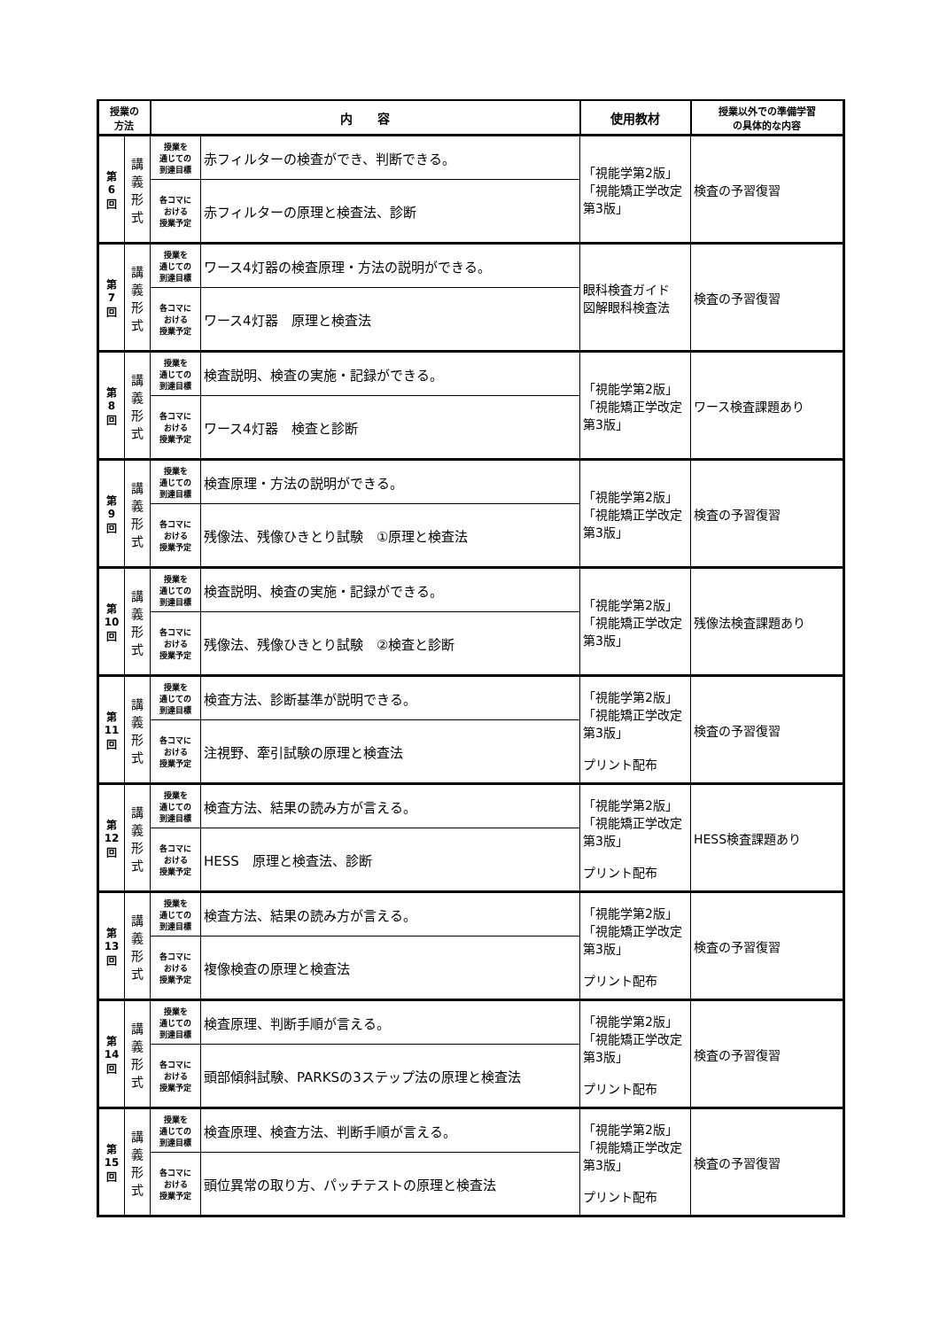| 授業の 方法 | | 内 容 | | 使用教材 | 授業以外での準備学習 の具体的な内容 |
| --- | --- | --- | --- | --- | --- |
| 第 6 回 | 講 義 形 式 | 授業を 通じての 到達目標 | 赤フィルターの検査ができ、判断できる。 | 「視能学第2版」 「視能矯正学改定第3版」 | 検査の予習復習 |
| | | 各コマに おける 授業予定 | 赤フィルターの原理と検査法、診断 | | |
| 第 7 回 | 講 義 形 式 | 授業を 通じての 到達目標 | ワース4灯器の検査原理・方法の説明ができる。 | 眼科検査ガイド 図解眼科検査法 | 検査の予習復習 |
| | | 各コマに おける 授業予定 | ワース4灯器 原理と検査法 | | |
| 第 8 回 | 講 義 形 式 | 授業を 通じての 到達目標 | 検査説明、検査の実施・記録ができる。 | 「視能学第2版」 「視能矯正学改定第3版」 | ワース検査課題あり |
| | | 各コマに おける 授業予定 | ワース4灯器 検査と診断 | | |
| 第 9 回 | 講 義 形 式 | 授業を 通じての 到達目標 | 検査原理・方法の説明ができる。 | 「視能学第2版」 「視能矯正学改定第3版」 | 検査の予習復習 |
| | | 各コマに おける 授業予定 | 残像法、残像ひきとり試験 ①原理と検査法 | | |
| 第 10 回 | 講 義 形 式 | 授業を 通じての 到達目標 | 検査説明、検査の実施・記録ができる。 | 「視能学第2版」 「視能矯正学改定第3版」 | 残像法検査課題あり |
| | | 各コマに おける 授業予定 | 残像法、残像ひきとり試験 ②検査と診断 | | |
| 第 11 回 | 講 義 形 式 | 授業を 通じての 到達目標 | 検査方法、診断基準が説明できる。 | 「視能学第2版」 「視能矯正学改定第3版」 プリント配布 | 検査の予習復習 |
| | | 各コマに おける 授業予定 | 注視野、牽引試験の原理と検査法 | | |
| 第 12 回 | 講 義 形 式 | 授業を 通じての 到達目標 | 検査方法、結果の読み方が言える。 | 「視能学第2版」 「視能矯正学改定第3版」 プリント配布 | HESS検査課題あり |
| | | 各コマに おける 授業予定 | HESS 原理と検査法、診断 | | |
| 第 13 回 | 講 義 形 式 | 授業を 通じての 到達目標 | 検査方法、結果の読み方が言える。 | 「視能学第2版」 「視能矯正学改定第3版」 プリント配布 | 検査の予習復習 |
| | | 各コマに おける 授業予定 | 複像検査の原理と検査法 | | |
| 第 14 回 | 講 義 形 式 | 授業を 通じての 到達目標 | 検査原理、判断手順が言える。 | 「視能学第2版」 「視能矯正学改定第3版」 プリント配布 | 検査の予習復習 |
| | | 各コマに おける 授業予定 | 頭部傾斜試験、PARKSの3ステップ法の原理と検査法 | | |
| 第 15 回 | 講 義 形 式 | 授業を 通じての 到達目標 | 検査原理、検査方法、判断手順が言える。 | 「視能学第2版」 「視能矯正学改定第3版」 プリント配布 | 検査の予習復習 |
| | | 各コマに おける 授業予定 | 頭位異常の取り方、パッチテストの原理と検査法 | | |